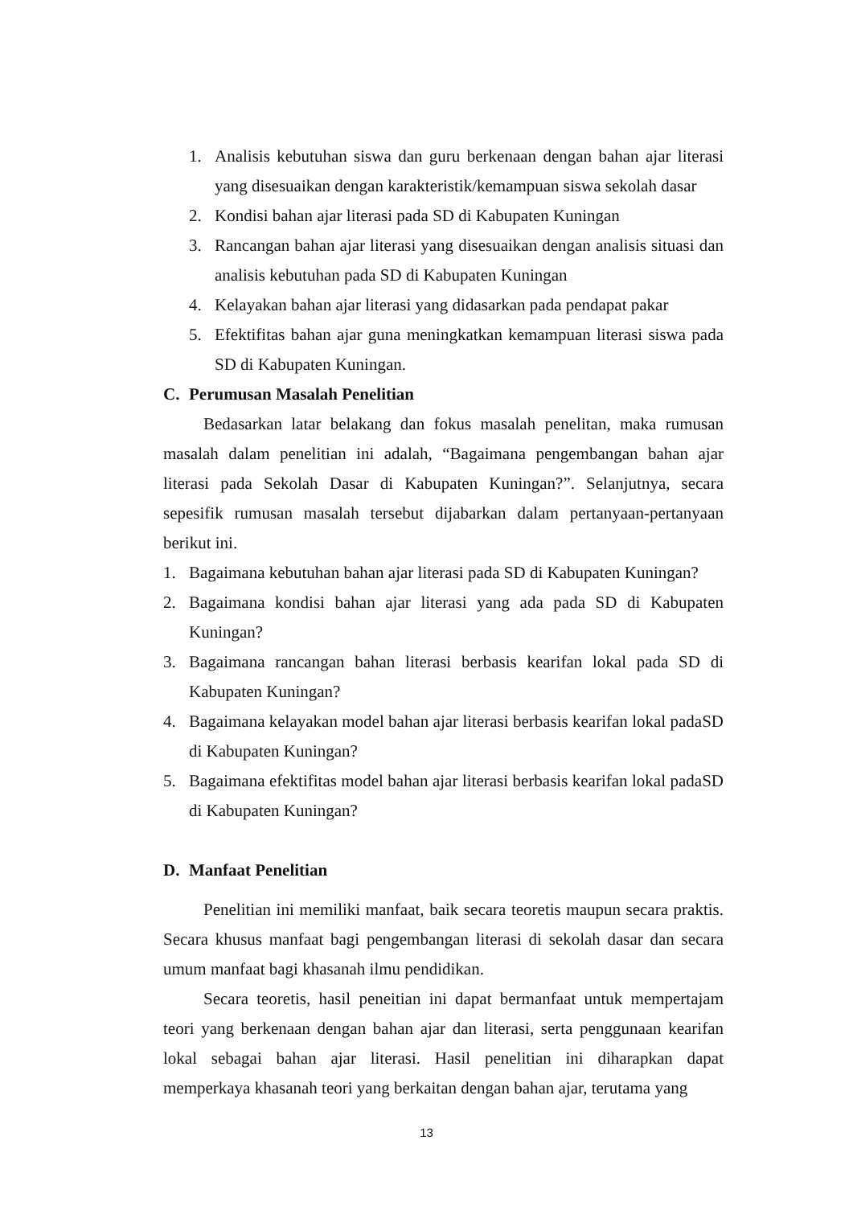1. Analisis kebutuhan siswa dan guru berkenaan dengan bahan ajar literasi yang disesuaikan dengan karakteristik/kemampuan siswa sekolah dasar
2. Kondisi bahan ajar literasi pada SD di Kabupaten Kuningan
3. Rancangan bahan ajar literasi yang disesuaikan dengan analisis situasi dan analisis kebutuhan pada SD di Kabupaten Kuningan
4. Kelayakan bahan ajar literasi yang didasarkan pada pendapat pakar
5. Efektifitas bahan ajar guna meningkatkan kemampuan literasi siswa pada SD di Kabupaten Kuningan.
C. Perumusan Masalah Penelitian
Bedasarkan latar belakang dan fokus masalah penelitan, maka rumusan masalah dalam penelitian ini adalah, “Bagaimana pengembangan bahan ajar literasi pada Sekolah Dasar di Kabupaten Kuningan?”. Selanjutnya, secara sepesifik rumusan masalah tersebut dijabarkan dalam pertanyaan-pertanyaan berikut ini.
1. Bagaimana kebutuhan bahan ajar literasi pada SD di Kabupaten Kuningan?
2. Bagaimana kondisi bahan ajar literasi yang ada pada SD di Kabupaten Kuningan?
3. Bagaimana rancangan bahan literasi berbasis kearifan lokal pada SD di Kabupaten Kuningan?
4. Bagaimana kelayakan model bahan ajar literasi berbasis kearifan lokal padaSD di Kabupaten Kuningan?
5. Bagaimana efektifitas model bahan ajar literasi berbasis kearifan lokal padaSD di Kabupaten Kuningan?
D. Manfaat Penelitian
Penelitian ini memiliki manfaat, baik secara teoretis maupun secara praktis. Secara khusus manfaat bagi pengembangan literasi di sekolah dasar dan secara umum manfaat bagi khasanah ilmu pendidikan.
Secara teoretis, hasil peneitian ini dapat bermanfaat untuk mempertajam teori yang berkenaan dengan bahan ajar dan literasi, serta penggunaan kearifan lokal sebagai bahan ajar literasi. Hasil penelitian ini diharapkan dapat memperkaya khasanah teori yang berkaitan dengan bahan ajar, terutama yang
13